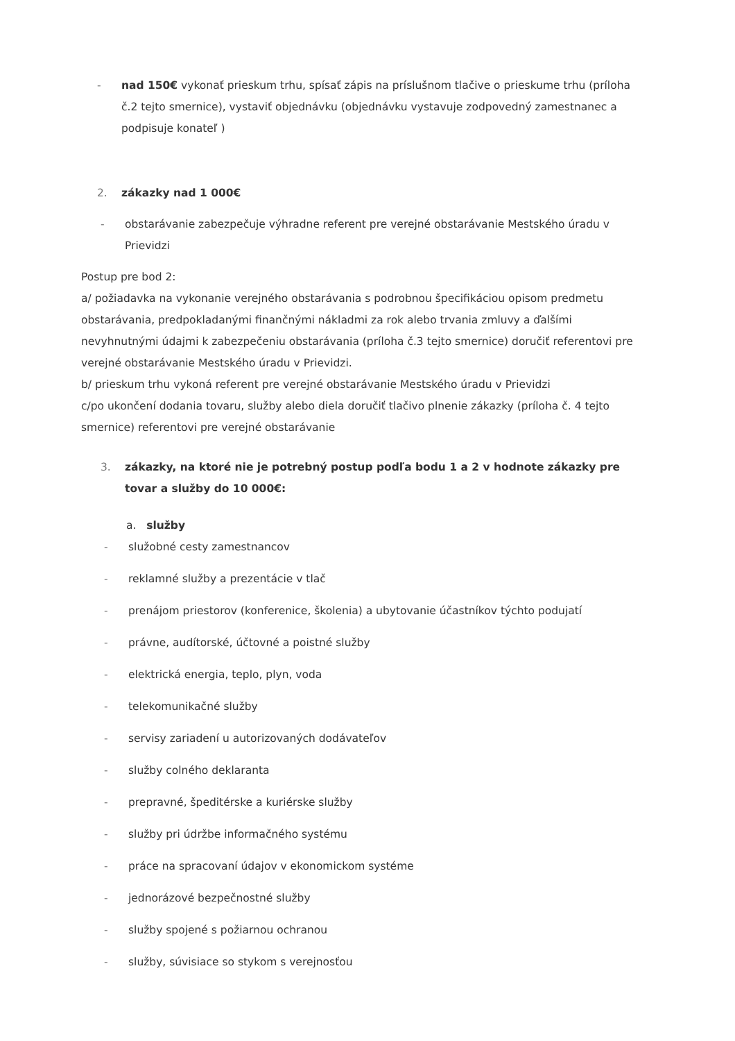- nad 150€ vykonať prieskum trhu, spísať zápis na príslušnom tlačive o prieskume trhu (príloha č.2 tejto smernice), vystaviť objednávku (objednávku vystavuje zodpovedný zamestnanec a podpisuje konateľ )
2. zákazky nad 1 000€
- obstarávanie zabezpečuje výhradne referent pre verejné obstarávanie Mestského úradu v Prievidzi
Postup pre bod 2:
a/ požiadavka na vykonanie verejného obstarávania s podrobnou špecifikáciou opisom predmetu obstarávania, predpokladanými finančnými nákladmi za rok alebo trvania zmluvy a ďalšími nevyhnutnými údajmi k zabezpečeniu obstarávania (príloha č.3 tejto smernice) doručiť referentovi pre verejné obstarávanie Mestského úradu v Prievidzi.
b/ prieskum trhu vykoná referent pre verejné obstarávanie Mestského úradu v Prievidzi
c/po ukončení dodania tovaru, služby alebo diela doručiť tlačivo plnenie zákazky (príloha č. 4 tejto smernice) referentovi pre verejné obstarávanie
3. zákazky, na ktoré nie je potrebný postup podľa bodu 1 a 2 v hodnote zákazky pre tovar a služby do 10 000€:
a. služby
- služobné cesty zamestnancov
- reklamné služby a prezentácie v tlač
- prenájom priestorov (konferenice, školenia) a ubytovanie účastníkov týchto podujatí
- právne, audítorské, účtovné a poistné služby
- elektrická energia, teplo, plyn, voda
- telekomunikačné služby
- servisy zariadení u autorizovaných dodávateľov
- služby colného deklaranta
- prepravné, špeditérske a kuriérske služby
- služby pri údržbe informačného systému
- práce na spracovaní údajov v ekonomickom systéme
- jednorázové bezpečnostné služby
- služby spojené s požiarnou ochranou
- služby, súvisiace so stykom s verejnosťou